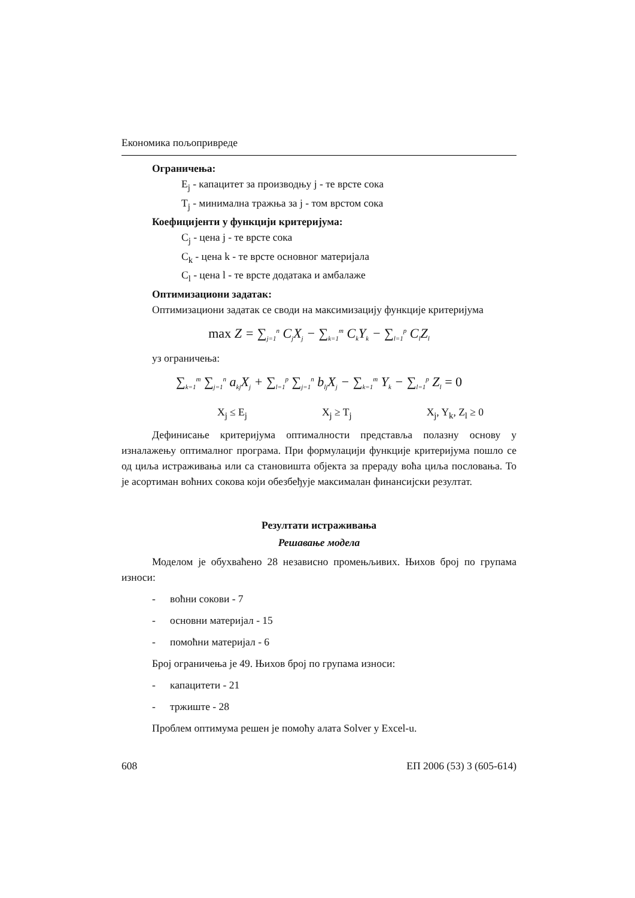Економика пољопривреде
Ограничења:
E<sub>j</sub> - капацитет за производњу j - те врсте сока
T<sub>j</sub> - минимална тражња за j - том врстом сока
Коефицијенти у функцији критеријума:
C<sub>j</sub> - цена j - те врсте сока
C<sub>k</sub> - цена k - те врсте основног материјала
C<sub>l</sub> - цена l - те врсте додатака и амбалаже
Оптимизациони задатак:
Оптимизациони задатак се своди на максимизацију функције критеријума
max Z = ∑<sub>j=1</sub><sup>n</sup> C<sub>j</sub>X<sub>j</sub> − ∑<sub>k=1</sub><sup>m</sup> C<sub>k</sub>Y<sub>k</sub> − ∑<sub>l=1</sub><sup>p</sup> C<sub>l</sub>Z<sub>l</sub>
уз ограничења:
∑<sub>k=1</sub><sup>m</sup> ∑<sub>j=1</sub><sup>n</sup> a<sub>kj</sub>X<sub>j</sub> + ∑<sub>l=1</sub><sup>p</sup> ∑<sub>j=1</sub><sup>n</sup> b<sub>lj</sub>X<sub>j</sub> − ∑<sub>k=1</sub><sup>m</sup> Y<sub>k</sub> − ∑<sub>l=1</sub><sup>p</sup> Z<sub>l</sub> = 0
X<sub>j</sub> ≤ E<sub>j</sub> X<sub>j</sub> ≥ T<sub>j</sub> X<sub>j</sub>, Y<sub>k</sub>, Z<sub>l</sub> ≥ 0
Дефинисање критеријума оптималности представља полазну основу у изналажењу оптималног програма. При формулацији функције критеријума пошло се од циља истраживања или са становишта објекта за прераду воћа циља пословања. То је асортиман воћних сокова који обезбеђује максималан финансијски резултат.
Резултати истраживања
Решавање модела
Моделом је обухваћено 28 независно промењљивих. Њихов број по групама износи:
- воћни сокови - 7
- основни материјал - 15
- помоћни материјал - 6
Број ограничења је 49. Њихов број по групама износи:
- капацитети - 21
- тржиште - 28
Проблем оптимума решен је помоћу алата Solver у Excel-u.
608 ЕП 2006 (53) 3 (605-614)